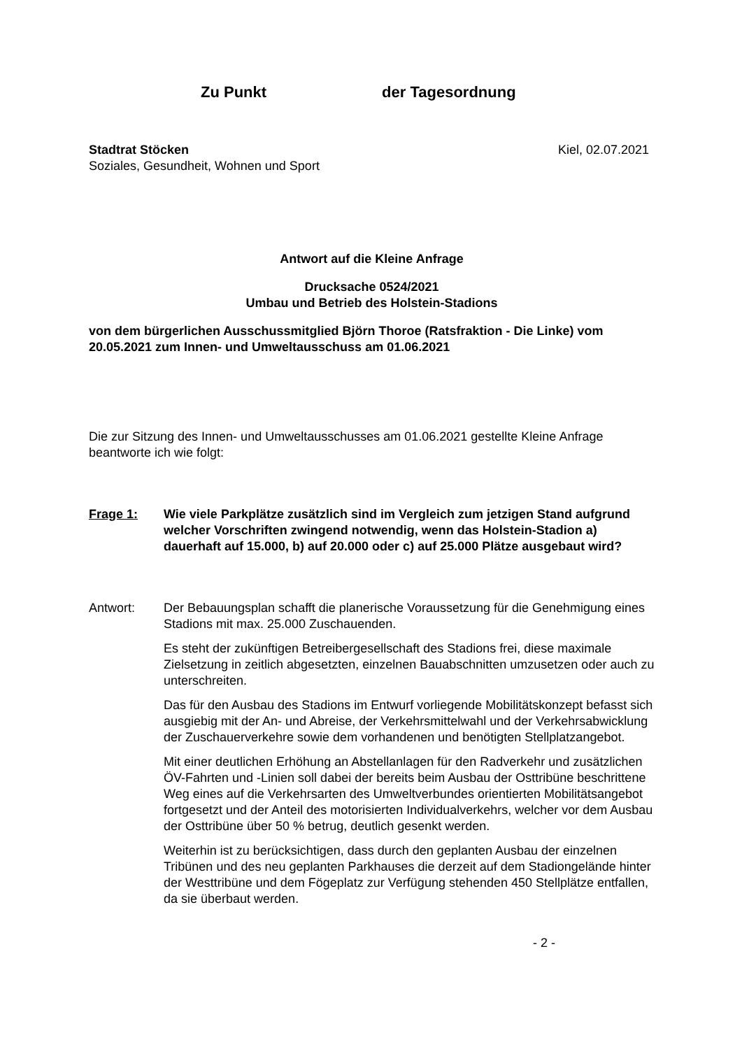Zu Punkt der Tagesordnung
Stadtrat Stöcken
Soziales, Gesundheit, Wohnen und Sport
Kiel, 02.07.2021
Antwort auf die Kleine Anfrage
Drucksache 0524/2021
Umbau und Betrieb des Holstein-Stadions
von dem bürgerlichen Ausschussmitglied Björn Thoroe (Ratsfraktion - Die Linke) vom 20.05.2021 zum Innen- und Umweltausschuss am 01.06.2021
Die zur Sitzung des Innen- und Umweltausschusses am 01.06.2021 gestellte Kleine Anfrage beantworte ich wie folgt:
Frage 1: Wie viele Parkplätze zusätzlich sind im Vergleich zum jetzigen Stand aufgrund welcher Vorschriften zwingend notwendig, wenn das Holstein-Stadion a) dauerhaft auf 15.000, b) auf 20.000 oder c) auf 25.000 Plätze ausgebaut wird?
Antwort: Der Bebauungsplan schafft die planerische Voraussetzung für die Genehmigung eines Stadions mit max. 25.000 Zuschauenden.
Es steht der zukünftigen Betreibergesellschaft des Stadions frei, diese maximale Zielsetzung in zeitlich abgesetzten, einzelnen Bauabschnitten umzusetzen oder auch zu unterschreiten.
Das für den Ausbau des Stadions im Entwurf vorliegende Mobilitätskonzept befasst sich ausgiebig mit der An- und Abreise, der Verkehrsmittelwahl und der Verkehrsabwicklung der Zuschauerverkehre sowie dem vorhandenen und benötigten Stellplatzangebot.
Mit einer deutlichen Erhöhung an Abstellanlagen für den Radverkehr und zusätzlichen ÖV-Fahrten und -Linien soll dabei der bereits beim Ausbau der Osttribüne beschrittene Weg eines auf die Verkehrsarten des Umweltverbundes orientierten Mobilitätsangebot fortgesetzt und der Anteil des motorisierten Individualverkehrs, welcher vor dem Ausbau der Osttribüne über 50 % betrug, deutlich gesenkt werden.
Weiterhin ist zu berücksichtigen, dass durch den geplanten Ausbau der einzelnen Tribünen und des neu geplanten Parkhauses die derzeit auf dem Stadiongelände hinter der Westtribüne und dem Fögeplatz zur Verfügung stehenden 450 Stellplätze entfallen, da sie überbaut werden.
- 2 -